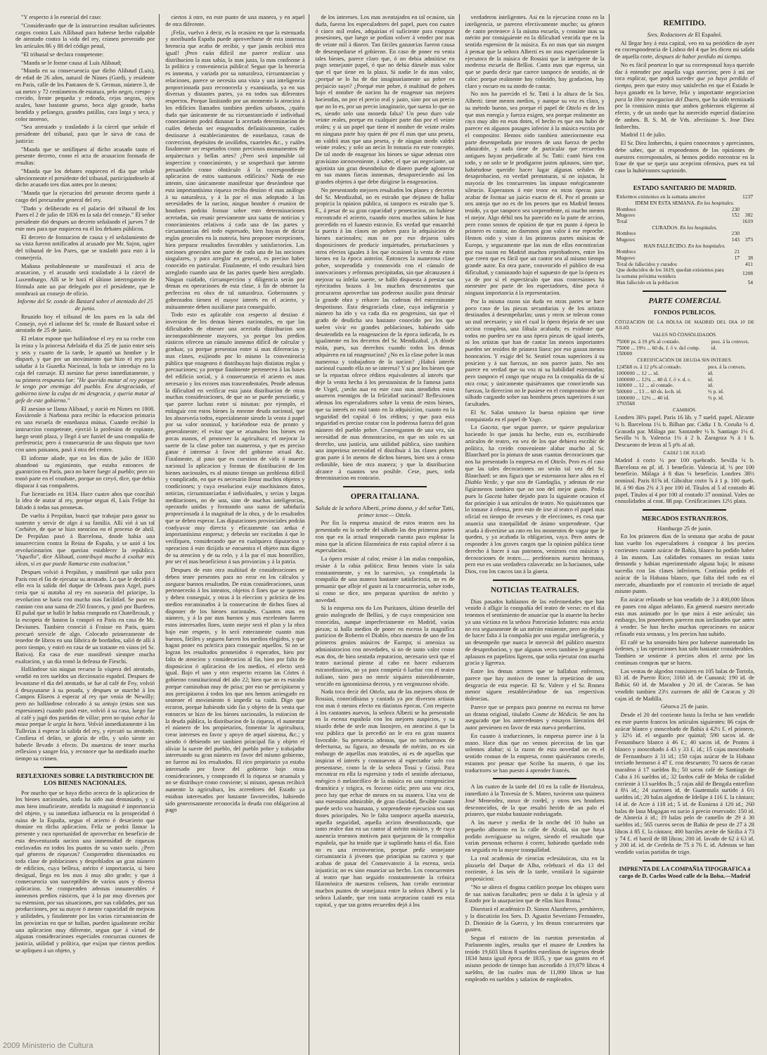"Y respecto á lo esencial del caso:
"Considerando que de la instruccion resultan suficientes cargos contra Luis Allibaud para haberse hecho culpable de atentado contra la vida del rey, crimen prevenido por los artículos 86 y 88 del código penal,
"El tribunal se declara competente:
"Manda se le forme causa al Luis Alibaud;
"Manda en su consecuencia que dicho Alibaud (Luis), de edad de 26 años, natural de Nimes (Gard), y residente en Paris, calle de los Pantanos de S. German, número 3, de un metro y 72 centímetros de estatura, pelo negro, crespo y crecido, frente pequeña y redonda, cejas negras, ojos azules, base bastante grueso, boca algo grande, barba hendida y pelinegra, grandes patillas, cara larga y seca, y color moreno,
"Sea arrestado y trasladado á la cárcel que señale el presidente del tribunal, para que le sirva de casa de justicia:
"Manda que se notifiquen al dicho acusado tanto el presente decreto, como el acta de acusacion formada de resultas:
"Manda que los debates empiecen el dia que señale ulteriormente el presidente del tribunal, participándoselo al dicho acusado tres dias antes por lo menos:
"Manda que la ejecucion del presente decreto quede á cargo del procurador general del rey.
"Dado y deliberado en el palacio del tribunal de los Pares el 2 de julio de 1836 en la sala del consejo." El señor presidente dió despues un decreto señalando el jueves 7 de este mes para que empiecen en él los debates públicos.
El decreto de formacion de causa y el señalamiento de su vista fueron notificados al acusado por Mr. Sajon, ugier del tribunal de los Pares, que se trasladó para esto á la conserjería.
Mañana probablemente se manifestará el acta de acusacion, y el acusado será trasladado á la cárcel de Luxemburgo. Allí se le hará el último interrogatorio de fórmula ante un par delegado por el presidente, que le nombrará un consejo de oficio.
Informe del Sr. conde de Bastard sobre el atentado del 25 de junio.
Reunido hoy el tribunal de los pares en la sala del Consejo, oyó el informe del Sr. conde de Bastard sobre el atentado de 25 de junio.
El relator espone que hallándose el rey en su coche con la reina y la princesa Adelaida el dia 25 de junio entre seis y seis y cuarto de la tarde, le apuntó un hombre y le disparó, y que por un movimiento que hizo el rey para saludar á la Guardia Nacional, la bala se introdujo en la caja del carruaje. El asesino fue preso inmediatamente, y su primera respuesta fue: "He querido matar al rey porque le tengo por enemigo del pueblo. Era desgraciado, el gobierno tiene la culpa de mi desgracia, y queria matar al gefe de este gobierno."
El asesino se llama Alibaud, y nació en Nimes en 1808. Enviáronle á Narbona para recibir la educacion primaria en una escuela de enseñanza mútua. Cuando recibió la instruccion competente, ejerció la profesion de copiante, luego sentó plaza, y llegó á ser furriel de una compañía de preferencia; pero á consecuencia de una disputa que tuvo con unos paisanos, pasó á otra del centro.
El informe añade, que en los dias de julio de 1830 abandonó su regimiento, que estaba entonces de guarnicion en Paris, para no hacer fuego al pueblo; pero no tomó parte en el combate, porque no creyó, dice, que debia disparar á sus compañeros.
Fue licenciado en 1834. Hace cuatro años que concibió la idea de matar al rey, porque segun él, Luis Felipe ha faltado á todas sus promesas.
De vuelta á Perpiñan, buscó que trabajar para ganar su sustento y servir de algo á su familia. Allí vió á un tal Corbière, de que se hizo mencion en el proceso de abril. De Perpiñan pasó á Barcelona, donde habia una insurreccion contra la Reina de España, y se unió á los revolucionarios que querian establecer la república. "Aquello", dice Alibaud, contribuyó mucho á exaltar mis ideas, si es que puede llamarse esto exaltacion."
Despues volvió á Perpiñan, y manifestó que salia para Paris con el fin de ejecutar su atentado. Lo que le decidió á ello era la salida del duque de Orleans para Argel, pues creia que si mataba al rey en ausencia del príncipe, la revolucion se haria con mucha mas facilidad. Se puso en camino con una suma de 250 francos, y pasó por Burdeos. El puñal que se halló le habia comprado en Chatellerault, y la escopeta de baston la compró en Paris en casa de Mr. Devismes. Tambien conoció á Fraisse en Paris, quien procuró servirle de algo. Colocado primeramente de tenedor de libros en una fábrica de bordados, salió de allí á poco tiempo, y entró en casa de un tratante en vinos (el Sr. Bativa). En casa de este manifestó siempre mucha exaltacion, y un dia tomó la defensa de Fieschi.
Hallándose sin ningun recurso la víspera del atentado, vendió en tres sueldos un diccionario español. Despues de levantarse el dia del atentado, se fue al café de Foy, volvió á desayunarse á su posada, y despues se marchó á los Campos Eliseos á esperar al rey que venia de Newilly; pero no hallándose colocado á su antojo (estas son sus espresiones) cuando pasó este, volvió á su casa, luego fue al café y jugó dos partidas de villar; pero no quiso echar la moza porque le urgia la hora. Volvió inmediatamente á las Tullerías á esperar la salida del rey, y ejecutó su atentado. Confiesa el delito, se gloría de ello, y solo siente no haberle llevado á efecto. Da muestras de tener mucha reflexion y sangre fria, y reconoce que ha meditado mucho tiempo su crimen.
REFLEXIONES SOBRE LA DISTRIBUCION DE LOS BIENES NACIONALES.
Por mucho que se haya dicho acerca de la aplicacion de los bienes nacionales, nada ha sido aun demasiado, y sí mas bien insuficiente, atendida la magnitud é importancia del objeto, y su inmediata influencia en la prosperidad ó ruina de la España, segun el acierto ó desacierto que domine en dicha aplicacion. Feliz se podrá llamar la presente y rara oportunidad de aprovechar en beneficio de esta desventurada nacion una inmensidad de riquezas enclavadas en todos los puntos de su vasto suelo. ¿Pero qué géneros de riquezas? Comprenden diseminados en toda clase de poblaciones y despoblados un gran número de edificios, cuya belleza, mérito é importancia, si bien desigual, llega en los mas á muy alto grado; y que á consecuencia son susceptibles de varios usos y diversa aplicacion. Se comprenden ademas innumerables é inmensos predios rústicos, que á la par muy diversos por su estension, por sus situaciones, por sus calidades, por sus producciones, por su mayor ó menor capacidad de mejoras y utilidades, y finalmente por las varias circunstancias de las provincias en que se hallan, pueden igualmente recibir una aplicacion muy diferente, segun que á virtud de algunas consideraciones especiales concurran razones de justicia, utilidad y política, que exijan que ciertos predios se apliquen á un objeto, y
ciertos á otro, en este punto de una manera, y en aquel de otra diferente.
¡Feliz, vuelvo á decir, es la ocasion en que la estenuada y moribunda España puede aprovecharse de esta inmensa herencia que acaba de recibir, y que jamás recibirá otra igual! ¡Pero cuán difícil me parece realizar una distribucion la mas sabia, la mas justa, la mas conforme á la política y conveniencia pública! Segun que la herencia es inmensa, y variada por su naturaleza, circunstancias y relaciones, parece se necesita una vista y una inteligencia proporcionada para reconocerla y examinarla, ya en sus diversas y distantes partes, ya en todos sus diferentes respectos. Porque limitando por un momento la atencion á los edificios llamados tambien predios urbanos, ¿quién duda que únicamente de su circunstanciado é individual conocimiento podrá dimanar la acertada determinacion de cuáles deberán ser enagenados definitivamente, cuáles destinarse á establecimientos de enseñanza, casas de correccion, depósitos de inválidos, cuarteles &c., y cuáles finalmente ser respetados como preciosos monumentos de arquitectura y bellas artes? ¿Pero será imposible tal inspeccion y conocimiento, y se sospechará que intento persuadirlo como obstáculo á la correspondiente aplicacion de estos suntuosos edificios? Nada de eso intento, sino únicamente manifestar que deseándose que esta importantísima riqueza reciba destino el mas análogo á su naturaleza, y á la par el mas adoptado á las necesidades de la nacion, ningun hombre ó reunion de hombres podrán formar sobre esto determinaciones acertadas, sin reunir previamente una suma de noticias y conocimientos relativos á cada una de las partes y circunstancias del todo espresado, bien hayan de dictar reglas generales en la materia, bien proponer escepciones, bien preparar resultados favorables y satisfactorios. Las nociones generales son parte de cada una de las nociones singulares, y para arreglar en general, es preciso haber conocido en particular. Finalmente, el todo resultará bien arreglado cuando una de las partes quede bien arreglado. Ningun cuidado, circunspeccion y diligencia serán por demas en operaciones de esta clase, á fin de obtener la perfeccion en obra de tal naturaleza. Gobernantes y gobernados tienen el mayor interés en el acierto, y mútuamente deben auxiliarse para conseguirlo.
Todo esto es aplicable con respecto al destino é inversion de los demas bienes nacionales, en que las dificultades de obtener una acertada distribucion son incomparablemente mayores, ya porque los predios rústicos ofrecen un cúmulo inmenso difícil de calcular y graduar, ya porque presentan entre sí mas diferencias y mas clases, exijiendo por lo mismo la conveniencia pública que enagenen ó distribuyan bajo distintas reglas y precauciones; ya porque finalmente pertenecen á las bases del edificio social, y á consecuencia el acierto es mas necesario y los errores mas trascendentales. Pende ademas la dificultad en verificar esta justa distribucion de otras muchas consideraciones, de que no se puede prescindir, y que parece luchan entre sí mismas: por ejemplo, el estinguir con estos bienes la enorme deuda nacional, que los absorvería todos, especialmente siendo la venta á papel por su valor nominal, y haciéndose esta de pronto y generalmente; el evitar que se acumulen los bienes en pocas manos, el promover la agricultura; el mejorar la suerte de la clase pobre tan numerosa, y que es preciso ganar é interesar á favor del gobierno actual &c. Finalmente, al paso que es cuestion de vida ó muerte nacional la aplicacion y formas de distribucion de los bienes nacionales, es al mismo tiempo un problema difícil y complicado, en que es necesario llenar muchos objetos y condiciones; y cuya resolucion exije muchísimos datos, noticias, circunstanciadas é individuales, y serias y largas meditaciones, no de una, sino de muchas inteligencias, operando unidas y formando una suma de sabiduría proporcionada á la magnitud de la obra, y de lo resultados que se deben esperar. Las diputaciones provinciales podrán coadyuvar muy directa y eficazmente tan ardua é importantísima empresa; y deberán ser excitadas á que lo verifiquen, considerando que en cualquiera diputacion y operacion á esto dirijida se encuentra el objeto mas digno de su atencion y de su celo, y á la par el mas honorífico, por ser el mas beneficioso á sus provincias y á la patria.
Despues de esto otra multitud de consideraciones se deben tener presentes para no errar en los cálculos y asegurar buenos resultados. De estas consideraciones, unas pertenecerán á los intentos, objetos ó fines que se quieren y deben conseguir, y otras á la eleccion y práctica de los medios encaminados á la consecucion de dichos fines al disponer de los bienes nacionales. Cuantos mas en número, y á la par mas buenos y mas escelentes fueren estos interesados fines, tanto mejor será el plan y la obra bajo este respeto, y lo será enteramente cuanto mas buenos, fáciles y seguros fueren los medios elegidos, y que hagan poner en práctica para conseguir aquellos. Si no se logran los resultados prometidos ó esperados, bien por falta de atencion y consideracion al fin, bien por falta de disposicion ó aplicacion de los medios, el efecto será igual. Bajo el uno y otro respecto erraron las Córtes ó gobierno constitucional del año 22; bien que no es estraño porque caminaban muy de prisa; por eso se precipitaron y nos precipitaron á todos los que nos hemos arriesgado en sostener el movimiento ó impedir su caida. Digo que erraron, porque habiendo sido fin y objeto de la venta que entonces se hizo de los bienes nacionales, la estincion de la deuda pública, la distribucion de la riqueza, el aumentar el número de los propietarios, fomentar la agricultura, crear intereses en favor y apoyo de aquel sistema, &c.; y siendo ó debiendo ser tambien principal fin y objeto el aliviar la suerte del pueblo, del pueblo pobre y trabajador interesando su gran número en favor del mismo gobierno, no fueron asi los resultados. El rico propietario ya estaba interesado por favor del gobierno bajo otras consideraciones, y comprando él la riqueza se acumula y no se distribuye como conviene; sí mismo, apenas recibirá aumento la agricultura, los acreedores del Estado ya estaban interesados por bastante favorecidos, habiendo sido generosamente reconocida la deuda con obligacion al pago
de los intereses. Los mas aventajados en tal ocasion, sin duda, fueron los especuladores del papel, pues con cuatro ó cinco mil reales, adquirian el suficiente para comprar posesiones, que luego se podian volver á vender por mas de veinte mil á dinero. Tan fáciles ganancias fueron causa de desempeñarse el gobierno. En caso de poner en venta tales bienes, parece claro que, ó no debia admitirse en pago semejante papel, ó que no debia dársele mas valor que el que tiene en la plaza. Si nadie le da mas valor, ¿porqué se lo ha de dar imaginariamente un pobre en perjuicio suyo? ¿Porqué este pobre, ó multitud de pobres bajo el nombre de nacion ha de enagenar sus mejores haciendas, no por el precio real y justo, sino por un precio que no lo es, por un precio imaginario, que suena lo que no es, siendo solo una moneda falsa? Un peso duro vale veinte reales, porque en cualquier parte dan por el veinte reales; y si un papel que tiene el nombre de veinte reales en ninguna parte hay quien dé por él mas que una peseta, no valdrá mas que una peseta, y de ningun modo valdrá veinte reales; y solo un necio lo tomaria en este concepto. De tal modo de enagenar los bienes se sigue ademas otro gravísimo inconveniente, á saber, el que un negociante, un agiotista sin gran desembolso de dinero puede aglomerar en sus manos fincas inmensas, desapareciendo así los grandes objetos á que debe dirigirse la enagenacion.
No presentando mejores resultados los planes y decretos del Sr. Mendizabal, no es estraño que dejasen de hallar propicia la opinion pública, ni tampoco es estraño que S. E., á pesar de su gran capacidad y penetracion, no hubiese encontrado el acierto, cuando otros muchos sabios le han precedido en el funesto estravío. Es verdad que ensanchó la puerta á las clases no pobres para la adquisicion de bienes nacionales; mas no por eso dejaron tales disposiciones de producir inquietudes, perturbaciones y otros efectos iguales á los que ocasionó la venta de estos bienes en la época anterior. Entonces la numerosa clase pobre, sorprendida y conmovida con el cúmulo de innovaciones y reformas precipitadas, sin que alcanzasen á mejorar su infeliz suerte, se halló dispuesta á prestar sus ejércitados brazos á los muchos descontentos que procuraron aprovechar tan poderoso auxilio para destruir la grande obra y rehacer las cadenas del esterminante despotismo. Esta desgraciada clase, cuya indigencia y número ha ido y va cada dia en progresion, sin que el grado de desdicha sea bastante conocido por los que suelen vivir en grandes poblaciones, habiendo sido desatendida en la enagenacion de la época indicada, lo es igualmente en los decretos del Sr. Mendizabal. ¿A dónde están, pues, sus derechos cuando todos los demas adquieren en tal enagenacion? ¿No es la clase pobre la mas numerosa y trabajadora de la nacion? ¿Habrá interés nacional cuando ella no se interesa? Y si por los bienes que se la repartan ofrece réditos equivalentes al interés que deje la venta hecha á los prestamistas de la famosa junta de Urgel, ¿serán aun en este caso mas atendidos estos usureros enemigos de la felicidad nacional? Reflexionen ademas los especuladores sobre la venta de estos bienes, que su interés no está tanto en la adquisicion, cuanto en la seguridad del capital ó los réditos; y que para esta seguridad es preciso contar con la poderosa fuerza del gran número del pueblo pobre. Convengamos de una vez, sin necesidad de mas demostracion, en que no solo es un derecho, una justicia, una utilidad pública, sino tambien una imperiosa necesidad el distribuir á las clases pobres gran parte á lo menos de dichos bienes, bien sea á censo redimible, bien de otra manera; y que la distribucion alcance á cuantos sea posible. Cese, pues, toda determinacion en contrario.
OPERA ITALIANA.
Salida de la señora Alberti, prima donna, y del señor Tatti, primer tenor.— Ottelo.
Por fin la empresa musical de estos teatros nos ha presentado en la noche del sábado las dos primeras partes con que en la actual temporada cuenta para esplotar la mina que la aficion filarmónica de esta capital ofrece á su especulacion.
La ópera resiste al calor, resiste á las malas compañías, resiste á la rabia política: llena hemos visto la sala constantemente, y en lo sucesivo, ya completada la compañía de una manera bastante satisfactoria, no es de presumir que afloje el gusto ni la concurrencia, sobre todo, si como se dice, nos preparan spartitos de mérito y novedad.
Si la empresa nos da Los Puritanos, último destello del genio malogrado de Bellini, y de cuya composicion son conocidas, aunque imperfectamente en Madrid, varias piezas; si halla medios de poner en escena la magnífica particion de Roberto el Diablo, obra maestra de uno de los primeros genios músicos de Europa; si ameniza su administracion con novedades, si no de tanto valor como esas dos, de bien sentada reputacion, necesario será que el teatro nacional piense al cabo en hacer esfuerzos estraordinarios, no ya para competir ó luchar con el teatro italiano, sino para no morir siquiera miserablemente, vencido en ignominiosa derrota, y en vergonzoso olvido.
Nada toca decir del Ottelo, una de las mejores obras de Rossini, conocidísima y cantada ya por diversos artistas con mas ó menos efecto en distintas épocas. Con respecto á los cantantes nuevos, la señora Alberti se ha presentado en la escena española con los mejores auspicios, y su triunfo debe de serle mas lisonjero, en atencion á que la voz pública que la precedió no le era en gran manera favorable. Su presencia ademas, que no tacharemos de defectuosa, su figura, no desnuda de mérito, no es sin embargo de aquellas mas teatrales, ni es de aquellas que inspiran el interés y conmueven al espectador solo con presentarse, como la de la señora Tossi y Grissi. Para encontrar en ella la espresion y todo el sentido afectuoso, enérgico ó melancólico de la música en una composicion dramática y trágica, es forzoso oirla; pero una voz rica, poco hay que echar de menos en su manera. Una voz de una estension admirable, de gran claridad, flexible cuanto puede serlo voz humana, y sorprendente ejecucion son sus dones principales. No le falta tampoco aquella maestría, aquella seguridad, aquella accion desembarazada, que tanto realce dan en un cantor al mérito músico, y de cuya ausencia tenemos motivos para quejarnos de la compañía española, que ha tenido que ir supliendo hasta el dia. Esto no es una reconvencion, porque pedir semejante circunstancia á jóvenes que principian su carrera y que acaban de pasar del Conservatorio á la escena, sería injusticia; no es sino enunciar un hecho. Los concurrentes al teatro que han seguido constantemente la crónica filarmónica de nuestros coliseos, han creido encontrar muchos puntos de semejanza entre la señora Alberti y la señora Lalande, que con tanta aceptacion cantó en esta capital, y que tan gratos recuerdos dejó á los
verdaderos inteligentes. Asi en la ejecucion como en la inteligencia, se parecen efectivamente mucho; su género de canto pertenece á la misma escuela, y consiste mas su mérito por consiguiente en la dificultad vencida que en la sentida espresion de la música. Es no mas que sin margen á pensar que la señora Alberti es no mas especialmente la ejecutora de la música de Rossini que la intérprete de la moderna escuela de Bellini. Canta mas que espresa, sin que se pueda decir que carece tampoco de sentido, ni de calor: porque realmente hay colorido, hay gradacion, hay claro y oscuro en su modo de cantar.
No nos ha parecido el Sr. Tatti á la altura de la Sra. Alberti: tiene menos medios, y aunque su voz es clara, y su método bueno, sea porque el papel de Ottelo es de los que mas energía y fuerza exigen, sea porque realmente no raya muy alto en esas dotes, el hecho es que nos hubo de parecer en algunos pasages inferior á la música escrita por el compositor. Hemos oido tambien anteriormente esa parte desempeñada por tenores de una fuerza de pecho admirable, y nada tiene de particular que recuerdos antiguos hayan perjudicado al Sr. Tatti: cantó bien con todo, y no solo se le prodigaron justos aplausos, sino que, habiéndose querido hacer lugar algunas señales de desaprobacion, en verdad prematuras, si no injustas, la mayoría de los concurrentes las impuso enérgicamente silencio. Esperamos á este tenor en otras óperas para acabar de formar un juicio exacto de él. Por el pronto se nos antoja que no es de los peores que en Madrid hemos tenido, ya que tampoco sea sorprendente, ni mucho menos el mejor. Algo débil nos ha parecido en la parte de accion, pero como somos de opinion de que en punto á ópera lo primero es cantar, no daremos gran valor á ese reproche. Hemos oido y visto á las primeras partes músicas de Europa, y seguramente que las mas de ellas encontrarian por esa razon en Madrid muchos reprobadores, entre los que creen que es fácil que un cantor sea al mismo tiempo grande autor. En otra parte, convencido el público de esa dificultad, y caminando bajo el supuesto de que la ópera es ya de por sí el espectáculo que mas concesiones ha menester por parte de los espectadores, dáse poca ó ninguna importancia á la representacion.
Por la misma razon sin duda en otras partes se hace poco caso de las piezas secundarias y de los artistas destinados á desempeñarlas; unas y otros se toleran como un mal necesario; y sin el cual la ópera dejaria de ser una accion completa, una fábula acabada; es evidente que todos no pueden ser en una ópera piezas de igual interés, ni los artistas que han de cantar las menos importantes pueden ser tenidos de primera línea: por eso ganan menos honorarios. Y exigir del Sr. Sentiel cosas superiores á su posicion y á sus fuerzas, no nos parece justo. No nos parece en verdad que su voz ni su habilidad estremadas; pero tampoco el rango que ocupa en la compañía da de sí otra cosa; y únicamente quisiéramos que conociendo sus fuerzas, la direccion no le pusiese en el compromiso de ser silbado cargando sobre sus hombros pesos superiores á sus facultades.
El Sr. Salas sostuvo la buena opinion que tiene conquistada en el papel de Yago.
La Gaceta, que segun parece, se quiere popularizar haciendo lo que jamás ha hecho, esto es, escribiendo artículos de teatro, en vez de los que debiera escribir de política, ha creido conveniente alabar mucho al Sr. Blanchard por la pintura de unas cuantas decoraciones que nos ha presentado la empresa en el Ottelo. Pero es el caso que las tales decoraciones no serán tal vez del Sr. Blanchard: se nos figura que se estrenaron hace años en el Diablo Verde, y que son de Gandaglia, y ademas de ese figúrasenos tambien que no son del mejor gusto. Podia pues la Gaceta haber dejado para la siguiente ocasion el dar principio á sus artículos de teatro. No quisiéramos que lo tomase á ofensa, pero esto de irse al teatro el papel mas oficial en tiempo de reveses y de elecciones, es cosa que anuncia una tranquilidad de ánimo sorprendente. Que acuda á divertirse un rato en los momentos de vagar que le queden, y ya acabada la obligacion, vaya. Pero antes de responder á los graves cargos que la opinion pública tiene derecho á hacer á sus patronos, venirnos con músicas y decoraciones de teatro...... perdónenos nuestra hermana, pero eso es una verdadera calaverada: no la haciamos, sabe Dios, con los cascos tan á la gineta.
NOTICIAS TEATRALES.
Dias pasados hablamos de las enfermedades que han venido á afligir la compañía del teatro de verso: en el dia tenemos el sentimiento de anunciar que la muerte ha hecho ya una víctima en la señora Patrocinio Infantes: esta actriz no era seguramente de un mérito eminente, pero no dejaba de hacer falta á la compañía por una regular inteligencia, y un desempeño que nunca le mereció del público muestra de desaprobacion, y que algunas veces tambien le grangeó aplausos en papelitos ligeros, que solia ejecutar con mucha gracia y ligereza.
Entre los demas actores que se hallaban enfermos, parece que hay motivo de temer la repeticion de una desgracia de esta especie. El Sr. Valero y el Sr. Romea menor siguen restableciéndose de sus respectivas dolencias.
Parece que se prepara para ponerse en escena en breve un drama original, titulado Cosme de Médicis. Se nos ha asegurado que los antecedentes y ensayos literarios del autor previenen en favor de esta nueva produccion.
En cuanto á traducciones, la empresa parece irse á la mano. Hace dias que no vemos piececitas de las que solemos alabar; si la razon de esta novedad no es el sentido comun de la empresa, como quisiéramos creerlo, estamos por pensar que Scribe ha muerto, ó que los traductores se han puesto á aprender francés.
A las cuatro de la tarde del 10 en la calle de Hortaleza, inmediato á la Travesía de S. Mateo, tuvieron una quimera José Menendez, mozo de cordel, y otros tres hombres desconocidos, de la que resultó herido de un palo el primero, que estaba bastante embriagado.
A las nueve y media de la noche del 10 hubo un pequeño alboroto en la calle de Alcalá, sin que haya podido averiguarse su origen, siendo el resultado que varias personas echaron á correr, habiendo quedado todo en seguida en la mayor tranquilidad.
La real academia de ciencias eclesiásticas, sita en la plazuela del Duque de Alba, celebrará el día 13 del corriente, á las seis de la tarde, ventilará la siguiente proposicion:
"No se altera el dogma católico porque los obispos usen de sus nativas facultades; pero se daña á la iglesia y al Estado por la usurpacion que de ellas hizo Roma."
Disertará el académico D. Simon Alumbrero, presbítero, y la discutirán los Sres. D. Agustin Severiano Fernandez, D. Dionisio de la Guerra, y los demas concurrentes que gusten.
Segun el estracto de las cuentas presentadas al Parlamento ingles, resulta que el museo de Londres ha tenido 19,603 libras 8 sueldos esterlinas de ingresos desde 1834 hasta igual época de 1835, y que sus gastos en el mismo periodo de tiempo han ascendido á 19,079 libras 4 sueldos, de las cuales mas de 11,000 libras se han empleado en sueldos y salarios de empleados.
REMITIDO.
Sres. Redactores de El Español.
Al llegar hoy á esta capital, veo en su periódico de ayer en correspondencia de Lisboa del 4 que les dicen mi salida de aquella corte, despues de haber perdido mi tiempo.
No es fácil penetrar lo que su corresponsal haya querido dar á entender por aquella vaga asercion; pero á mí me toca esplicar, que podrá suceder que yo haya perdido el tiempo, pero que estoy muy satisfecho en que el Estado le haya ganado en la breve, feliz y importante negociacion para la libre navegacion del Duero, que ha sido terminada por la comision mista que ambos gobiernos eligieron al efecto, y de un modo que ha merecido especial distincion de ambos. B. S. M. de Vds. afectísimo S. Jose Diez Imbrechts.
Madrid 11 de julio.
El Sr. Diez Imbrechts, á quien conocemos y apreciamos, debe saber, que ni respondemos de las opiniones de nuestros corresponsales, ni hemos podido encontrar en la frase de que se queja una acepcion ofensiva, pues en tal caso la hubiéramos suprimido.
ESTADO SANITARIO DE MADRID.
| Enfermos existentes en la semana anterior | | 1237 |
| IDEM EN ESTA SEMANA. En los hospitales. | | |
| Hombres | 230 | |
| Mugeres | 152 | 382 |
| Total | | 1619 |
| CURADOS. En los hospitales. | | |
| Hombres | 230 | |
| Mugeres | 143 | 373 |
| HAN FALLECIDO. En los hospitales. | | |
| Hombres | 21 | |
| Mugeres | 17 | 38 |
| Total de fallecidos y curados | | 411 |
| Que deducidos de los 1619, quedan existentes para la semana próxima venidera | | 1208 |
| Han fallecido en la poblacion | | 54 |
PARTE COMERCIAL
FONDOS PUBLICOS.
COTIZACION DE LA BOLSA DE MADRID DEL DIA 10 DE JULIO.
VALES NO CONSOLIDADOS.
| 75000 ps. á 19 p% al contado. | pres. á la convers. |
| 75000 ... 19½ ... 60 ds. f. ó v. del comp. | id. |
| 150000 | |
CERTIFICACION DE DEUDA SIN INTERES.
| 124568 rs. á 12 p% al contado. | pres. á la convers. |
| 1000000 ... 12 ... id. | id. |
| 1000000 ... 12¼ ... 40 d. f. ó v. d. c. | id. |
| 169000 ... 12 ... al contado. | id. |
| 500000 ... 13 ... 60 ds. fech. id. | ½ p. id. |
| 1000000 ... 12½ ... 40 id. | ½ p. id. |
| 3793568 | |
CAMBIOS.
Londres 38¼ papel. Paris 16 lib. y 7 sueld. papel. Alicante ½ b. Barcelona 1¼ b. Bilbao par. Cádiz 1 b. Coruña ¼ d. Granada par. Málaga par. Santander ½ b. Santiago 1¼ d. Sevilla ¼ b. Valencia 1¼ á 2 b. Zaragoza ¾ á 1 b. Descuento de letras al 5 p% al añ.
CADIZ 5 DE JULIO.
Madrid á corto ½ por 100 quebrado. Sevilla ¼ b. Barcelona en pf. id. 1 beneficio. Valencia id. ½ por 100 beneficio. Málaga á 8 dias ¼ beneficio. Londres 38½ nominal. Paris 81⅝ id. Gibraltar corto ⅞ á 1 p. 100 queb. Id. á 90 dias 2¾ á 3 por 100 id. Títulos al 5 al contado 46 papel. Títulos al 4 por 100 al contado 37 nominal. Vales no consolidados al cont. 88 pap. Certificaciones 12½ plata.
MERCADOS ESTRANJEROS.
Hamburgo 25 de junio.
En los primeros dias de la semana que acaba de pasar han vuelto los especuladores á comprar á los precios corrientes cuanto azúcar de Bahía, blanco ha podido haber á las manos. Las calidades comunes no tenian tanta demanda y habian esperimentado alguna baja; lo mismo sucedia con las clases inferiores. Continúa pedido el azúcar de la Habana blanco, que falta del todo en el mercado, abundando por el contrario el terciado de aquel mismo punto.
En azúcar refinado se han vendido de 3 á 400,000 libras en panes con algun adelanto. En general nuestro mercado esta mas animado por lo que mira á este artículo; sin embargo, los poseedores parecen mas inclinados que antes á vender. Se han hecho muchas operaciones en azúcar refinado esta semana, y los precios han subido.
El café se ha sostenido bien por haberse aumentado las órdenes, y las operaciones han sido bastante considerables. Tambien se sostiene á precios altos el arroz por las continuas compras que se hacen.
Las ventas de algodon consisten en 105 balas de Tortola, 83 id. de Puerto Rico; 3160 id. de Cumaná; 190 id. de Bahía; 60 id. de Marañon y 20 id. de Caracas. Se han vendido tambien 23½ zurrones de añil de Caracas y 20 cajas id. de Madilla.
Génova 25 de junio.
Desde el 20 del corriente hasta la fecha se han vendido en este puerto francos los artículos siguientes: 86 cajas de azúcar blanco y moscobado de Bahía á 42½ £. el primero, y 32½ id. el segundo por quintal; 590 sacos id. de Fernambuco blanco á 46 £.; 40 sacos id. de Pontos á blanco y moscobado á 43 y 33 £. id.; 15 cajas moscobado de Fernambuco á 31 id.; 150 cajas azúcar de la Habana terciado hermoso á 47 £. con descuento; 70 sacos de cacao marañon á 17 sueldos lb.; 50 sacos café de Santiago de Cuba á 16 sueldos id.; 32 fardos café de Moka de calidad corriente á 13 sueldos lb.; 5 cajas añil de Bengala entrefino á 8¼ id.; 24 zurrones id. de Guatemala surtido á 6½ sueldos id.; 20 balas algodon de Idelipe á 116 £. la cántara; 14 id. de Acre á 118 id.; 5 id. de Esmirna á 120 id.; 260 balas de lana Magagan en sucio á precio reservado: 150 id. de Almería á id.; 19 balas pelo de camello de 29 á 30 sueldos id.; 565 cueros secos de Bahía de peso de 27 á 28 libras á 85 £. la cántara; 400 barriles aceite de Sicilia á 73 y 74 £. el barril de 88 libras; 200 id. lavado de 62 á 63 id. y 200 id. id. de Cerdeña de 75 á 76 £. id. Ademas se han vendido varias partidas de trigo.
IMPRENTA DE LA COMPAÑIA TIPOGRAFICA á cargo de D. Carlos Wood calle de la Bolsa.—Madrid
2009 Ministerio de Cultura